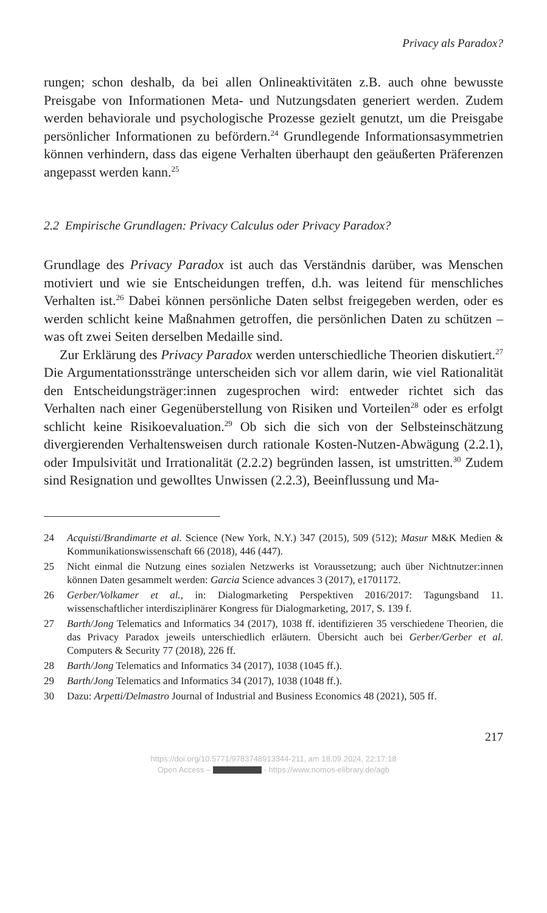Privacy als Paradox?
rungen; schon deshalb, da bei allen Onlineaktivitäten z.B. auch ohne be­wusste Preisgabe von Informationen Meta- und Nutzungsdaten generiert werden. Zudem werden behaviorale und psychologische Prozesse gezielt genutzt, um die Preisgabe persönlicher Informationen zu befördern.<sup>24</sup> Grundlegende Informationsasymmetrien können verhindern, dass das ei­gene Verhalten überhaupt den geäußerten Präferenzen angepasst werden kann.<sup>25</sup>
2.2 Empirische Grundlagen: Privacy Calculus oder Privacy Paradox?
Grundlage des Privacy Paradox ist auch das Verständnis darüber, was Men­schen motiviert und wie sie Entscheidungen treffen, d.h. was leitend für menschliches Verhalten ist.<sup>26</sup> Dabei können persönliche Daten selbst frei­gegeben werden, oder es werden schlicht keine Maßnahmen getroffen, die persönlichen Daten zu schützen – was oft zwei Seiten derselben Medaille sind.
Zur Erklärung des Privacy Paradox werden unterschiedliche Theorien diskutiert.<sup>27</sup> Die Argumentationsstränge unterscheiden sich vor allem da­rin, wie viel Rationalität den Entscheidungsträger:innen zugesprochen wird: entweder richtet sich das Verhalten nach einer Gegenüberstellung von Risiken und Vorteilen<sup>28</sup> oder es erfolgt schlicht keine Risikoevaluati­on.<sup>29</sup> Ob sich die sich von der Selbsteinschätzung divergierenden Verhal­tensweisen durch rationale Kosten-Nutzen-Abwägung (2.2.1), oder Impul­sivität und Irrationalität (2.2.2) begründen lassen, ist umstritten.<sup>30</sup> Zudem sind Resignation und gewolltes Unwissen (2.2.3), Beeinflussung und Ma-
24 Acquisti/Brandimarte et al. Science (New York, N.Y.) 347 (2015), 509 (512); Masur M&K Medien & Kommunikationswissenschaft 66 (2018), 446 (447).
25 Nicht einmal die Nutzung eines sozialen Netzwerks ist Voraussetzung; auch über Nichtnutzer:innen können Daten gesammelt werden: Garcia Science advances 3 (2017), e1701172.
26 Gerber/Volkamer et al., in: Dialogmarketing Perspektiven 2016/2017: Tagungsband 11. wissenschaftlicher interdisziplinärer Kongress für Dialogmarketing, 2017, S. 139 f.
27 Barth/Jong Telematics and Informatics 34 (2017), 1038 ff. identifizieren 35 ver­schiedene Theorien, die das Privacy Paradox jeweils unterschiedlich erläutern. Übersicht auch bei Gerber/Gerber et al. Computers & Security 77 (2018), 226 ff.
28 Barth/Jong Telematics and Informatics 34 (2017), 1038 (1045 ff.).
29 Barth/Jong Telematics and Informatics 34 (2017), 1038 (1048 ff.).
30 Dazu: Arpetti/Delmastro Journal of Industrial and Business Economics 48 (2021), 505 ff.
217
https://doi.org/10.5771/9783748913344-211, am 18.09.2024, 22:17:18
Open Access – - https://www.nomos-elibrary.de/agb